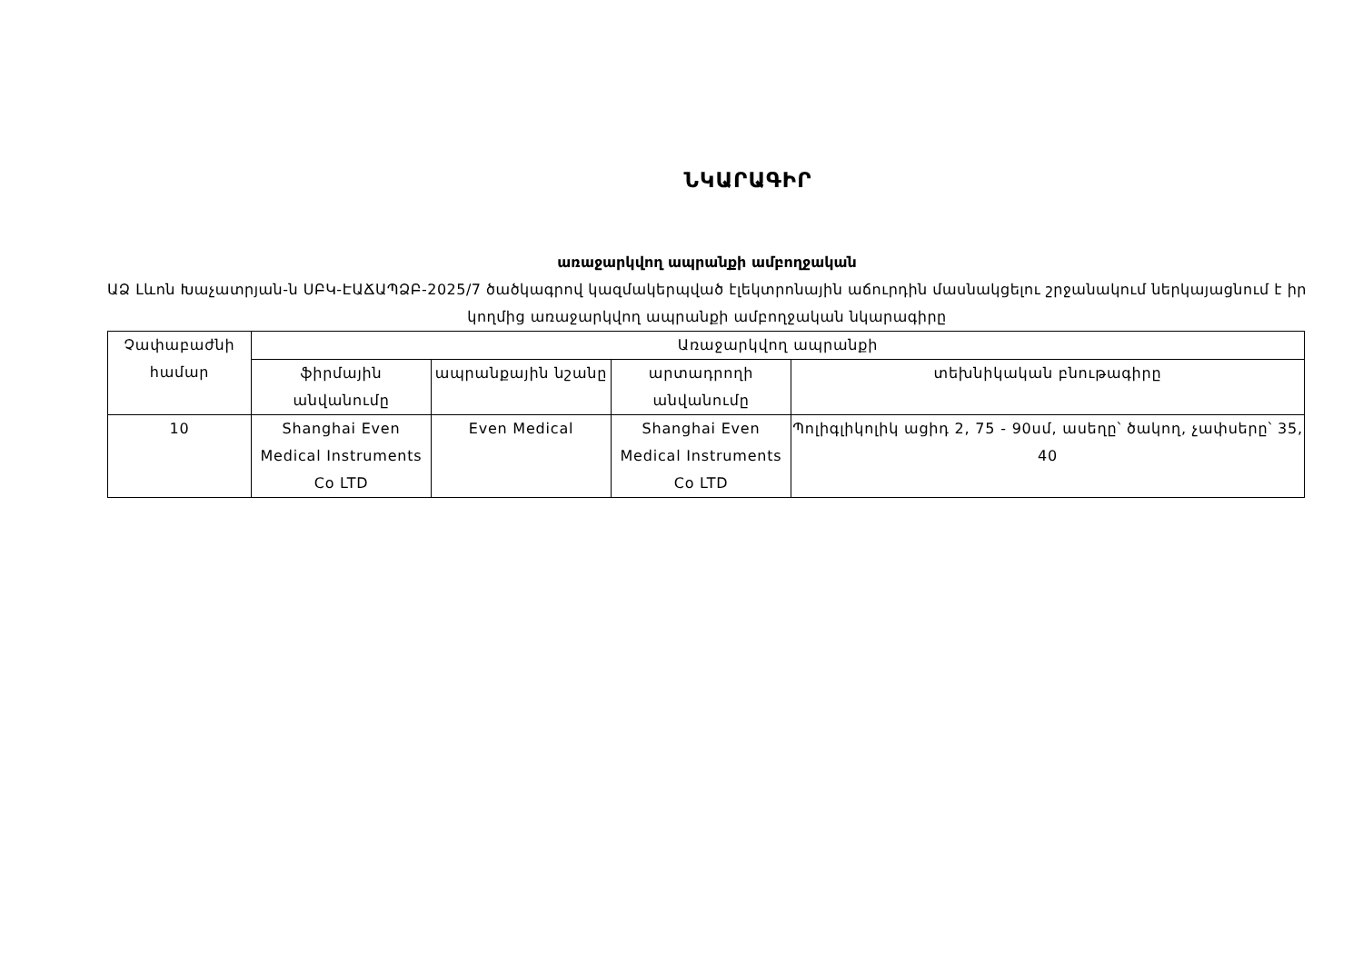ՆԿԱՐԱԳԻՐ
առաջարկվող ապրանքի ամբողջական
ԱՁ Լևոն Խաչատրյան-ն ՍԲԿ-ԷԱՃԱՊՁԲ-2025/7 ծածկագրով կազմակերպված էլեկտրոնային աճուրդին մասնակցելու շրջանակում ներկայացնում է իր կողմից առաջարկվող ապրանքի ամբողջական նկարագիրը
| Չափաբաժնի համար | Առաջարկվող ապրանքի | | | |
| --- | --- | --- | --- | --- |
| | ֆիրմային անվանումը | ապրանքային նշանը | արտադրողի անվանումը | տեխնիկական բնութագիրը |
| 10 | Shanghai Even Medical Instruments Co LTD | Even Medical | Shanghai Even Medical Instruments Co LTD | Պոլիգլիկոլիկ ացիդ 2, 75 - 90սմ, ասեղը՝ ծակող, չափսերը՝ 35, 40 |